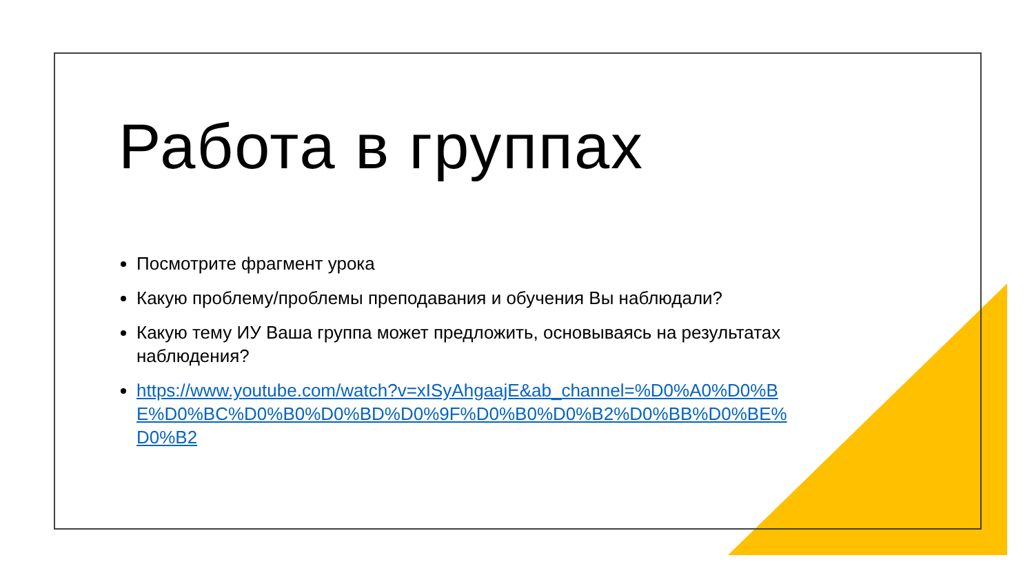Работа в группах
Посмотрите фрагмент урока
Какую проблему/проблемы преподавания и обучения Вы наблюдали?
Какую тему ИУ Ваша группа может предложить, основываясь на результатах наблюдения?
https://www.youtube.com/watch?v=xISyAhgaajE&ab_channel=%D0%A0%D0%BE%D0%BC%D0%B0%D0%BD%D0%9F%D0%B0%D0%B2%D0%BB%D0%BE%D0%B2